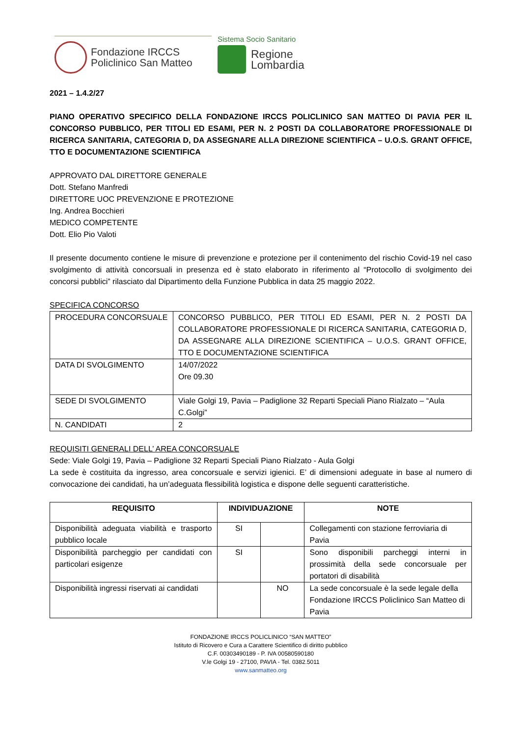Fondazione IRCCS
Policlinico San Matteo
Sistema Socio Sanitario
Regione
Lombardia
2021 – 1.4.2/27
PIANO OPERATIVO SPECIFICO DELLA FONDAZIONE IRCCS POLICLINICO SAN MATTEO DI PAVIA PER IL CONCORSO PUBBLICO, PER TITOLI ED ESAMI, PER N. 2 POSTI DA COLLABORATORE PROFESSIONALE DI RICERCA SANITARIA, CATEGORIA D, DA ASSEGNARE ALLA DIREZIONE SCIENTIFICA – U.O.S. GRANT OFFICE, TTO E DOCUMENTAZIONE SCIENTIFICA
APPROVATO DAL DIRETTORE GENERALE
Dott. Stefano Manfredi
DIRETTORE UOC PREVENZIONE E PROTEZIONE
Ing. Andrea Bocchieri
MEDICO COMPETENTE
Dott. Elio Pio Valoti
Il presente documento contiene le misure di prevenzione e protezione per il contenimento del rischio Covid-19 nel caso svolgimento di attività concorsuali in presenza ed è stato elaborato in riferimento al “Protocollo di svolgimento dei concorsi pubblici” rilasciato dal Dipartimento della Funzione Pubblica in data 25 maggio 2022.
SPECIFICA CONCORSO
| PROCEDURA CONCORSUALE | CONCORSO PUBBLICO, PER TITOLI ED ESAMI, PER N. 2 POSTI DA COLLABORATORE PROFESSIONALE DI RICERCA SANITARIA, CATEGORIA D, DA ASSEGNARE ALLA DIREZIONE SCIENTIFICA – U.O.S. GRANT OFFICE, TTO E DOCUMENTAZIONE SCIENTIFICA |
| DATA DI SVOLGIMENTO | 14/07/2022 Ore 09.30 |
| SEDE DI SVOLGIMENTO | Viale Golgi 19, Pavia – Padiglione 32 Reparti Speciali Piano Rialzato – “Aula C.Golgi” |
| N. CANDIDATI | 2 |
REQUISITI GENERALI DELL’ AREA CONCORSUALE
Sede: Viale Golgi 19, Pavia – Padiglione 32 Reparti Speciali Piano Rialzato - Aula Golgi
La sede è costituita da ingresso, area concorsuale e servizi igienici. E’ di dimensioni adeguate in base al numero di convocazione dei candidati, ha un’adeguata flessibilità logistica e dispone delle seguenti caratteristiche.
| REQUISITO | INDIVIDUAZIONE | | NOTE |
| --- | --- | --- | --- |
| Disponibilità adeguata viabilità e trasporto pubblico locale | SI | | Collegamenti con stazione ferroviaria di Pavia |
| Disponibilità parcheggio per candidati con particolari esigenze | SI | | Sono disponibili parcheggi interni in prossimità della sede concorsuale per portatori di disabilità |
| Disponibilità ingressi riservati ai candidati | | NO | La sede concorsuale è la sede legale della Fondazione IRCCS Policlinico San Matteo di Pavia |
FONDAZIONE IRCCS POLICLINICO “SAN MATTEO”
Istituto di Ricovero e Cura a Carattere Scientifico di diritto pubblico
C.F. 00303490189 - P. IVA 00580590180
V.le Golgi 19 - 27100, PAVIA - Tel. 0382.5011
www.sanmatteo.org